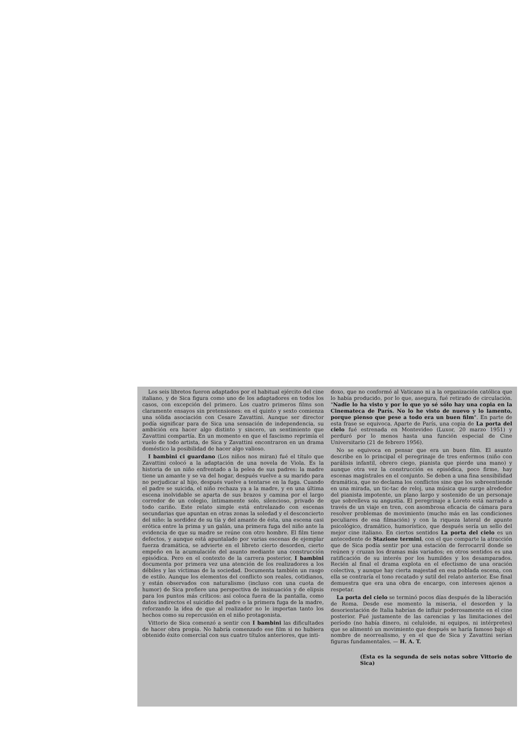Los seis libretos fueron adaptados por el habitual ejército del cine italiano, y de Sica figura como uno de los adaptadores en todos los casos, con excepción del primero. Los cuatro primeros films son claramente ensayos sin pretensiones: en el quinto y sexto comienza una sólida asociación con Cesare Zavattini. Aunque ser director podía significar para de Sica una sensación de independencia, su ambición era hacer algo distinto y sincero, un sentimiento que Zavattini compartía. En un momento en que el fascismo reprimía el vuelo de todo artista, de Sica y Zavattini encontraron en un drama doméstico la posibilidad de hacer algo valioso.
I bambini ci guardano (Los niños nos miran) fué el título que Zavattini colocó a la adaptación de una novela de Viola. Es la historia de un niño enfrentado a la pelea de sus padres: la madre tiene un amante y se va del hogar, después vuelve a su marido para no perjudicar al hijo, después vuelve a tentarse en la fuga. Cuando el padre se suicida, el niño rechaza ya a la madre, y en una última escena inolvidable se aparta de sus brazos y camina por el largo corredor de un colegio, íntimamente solo, silencioso, privado de todo cariño. Este relato simple está entrelazado con escenas secundarias que apuntan en otras zonas la soledad y el desconcierto del niño: la sordidez de su tía y del amante de ésta, una escena casi erótica entre la prima y un galán, una primera fuga del niño ante la evidencia de que su madre se reúne con otro hombre. El film tiene defectos, y aunque está apuntalado por varias escenas de ejemplar fuerza dramática, se advierte en el libreto cierto desorden, cierto empeño en la acumulación del asunto mediante una construcción episódica. Pero en el contexto de la carrera posterior, I bambini documenta por primera vez una atención de los realizadores a los débiles y las víctimas de la sociedad. Documenta también un rasgo de estilo. Aunque los elementos del conflicto son reales, cotidianos, y están observados con naturalismo (incluso con una cuota de humor) de Sica prefiere una perspectiva de insinuación y de elipsis para los puntos más críticos: así coloca fuera de la pantalla, como datos indirectos el suicidio del padre o la primera fuga de la madre, reforzando la idea de que al realizador no le importan tanto los hechos como su repercusión en el niño protagonista.
Vittorio de Sica comenzó a sentir con I bambini las dificultades de hacer obra propia. No habría comenzado ese film si no hubiera obtenido éxito comercial con sus cuatro títulos anteriores, que inti-
doxo, que no conformó al Vaticano ni a la organización católica que lo había producido, por lo que, asegura, fué retirado de circulación. "Nadie lo ha visto y por lo que yo sé sólo hay una copia en la Cinemateca de París. No lo he visto de nuevo y lo lamento, porque pienso que pese a todo era un buen film". En parte de esta frase se equivoca. Aparte de París, una copia de La porta del cielo fué estrenada en Montevideo (Luxor, 20 marzo 1951) y perduró por lo menos hasta una función especial de Cine Universitario (21 de febrero 1956).
No se equivoca en pensar que era un buen film. El asunto describe en lo principal el peregrinaje de tres enfermos (niño con parálisis infantil, obrero ciego, pianista que pierde una mano) y aunque otra vez la construcción es episódica, poco firme, hay escenas magistrales en el conjunto. Se deben a una fina sensibilidad dramática, que no declama los conflictos sino que los sobreentiende en una mirada, un tic-tac de reloj, una música que surge alrededor del pianista impotente, un plano largo y sostenido de un personaje que sobrelleva su angustia. El peregrinaje a Loreto está narrado a través de un viaje en tren, con asombrosa eficacia de cámara para resolver problemas de movimiento (mucho más en las condiciones peculiares de esa filmación) y con la riqueza lateral de apunte psicológico, dramático, humorístico, que después sería un sello del mejor cine italiano. En ciertos sentidos La porta del cielo es un antecedente de Stazione termini, con el que comparte la atracción que de Sica podía sentir por una estación de ferrocarril donde se reúnen y cruzan los dramas más variados; en otros sentidos es una ratificación de su interés por los humildes y los desamparados. Recién al final el drama explota en el efectismo de una oración colectiva, y aunque hay cierta majestad en esa poblada escena, con ella se contraría el tono recatado y sutil del relato anterior. Ese final demuestra que era una obra de encargo, con intereses ajenos a respetar.
La porta del cielo se terminó pocos días después de la liberación de Roma. Desde ese momento la miseria, el desorden y la desorientación de Italia habrían de influir poderosamente en el cine posterior. Fué justamente de las carencias y las limitaciones del período (no había dinero, ni celuloide, ni equipos, ni intérpretes) que se alimentó un movimiento que después se haría famoso bajo el nombre de neorrealismo, y en el que de Sica y Zavattini serían figuras fundamentales. — H. A. T.
(Esta es la segunda de seis notas sobre Vittorio de Sica)